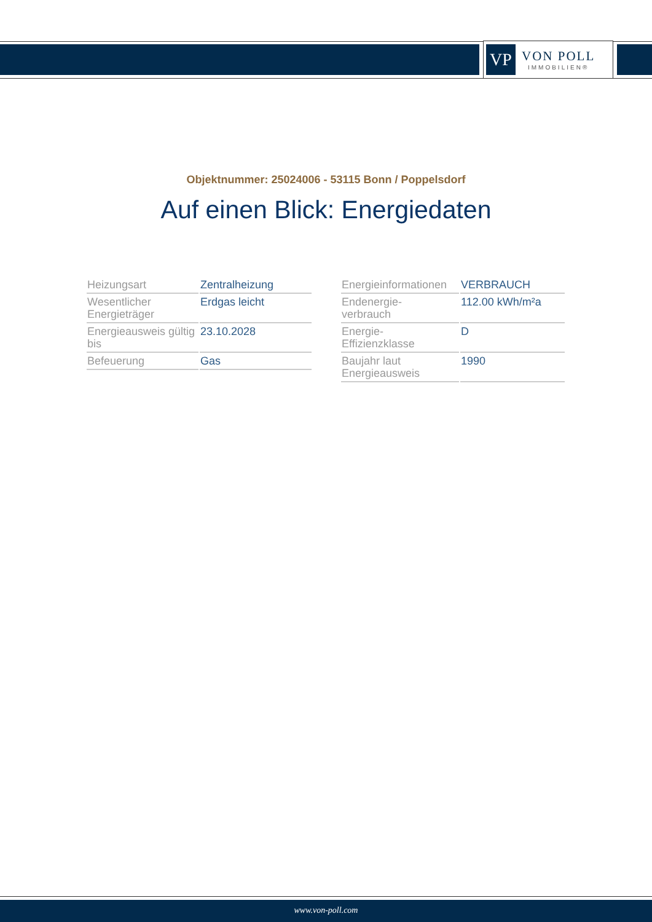VP
VON POLL
IMMOBILIEN®
Objektnummer: 25024006 - 53115 Bonn / Poppelsdorf
Auf einen Blick: Energiedaten
| Heizungsart | Zentralheizung |
| Wesentlicher Energieträger | Erdgas leicht |
| Energieausweis gültig bis | 23.10.2028 |
| Befeuerung | Gas |
| Energieinformationen | VERBRAUCH |
| Endenergie- verbrauch | 112.00 kWh/m²a |
| Energie- Effizienzklasse | D |
| Baujahr laut Energieausweis | 1990 |
www.von-poll.com